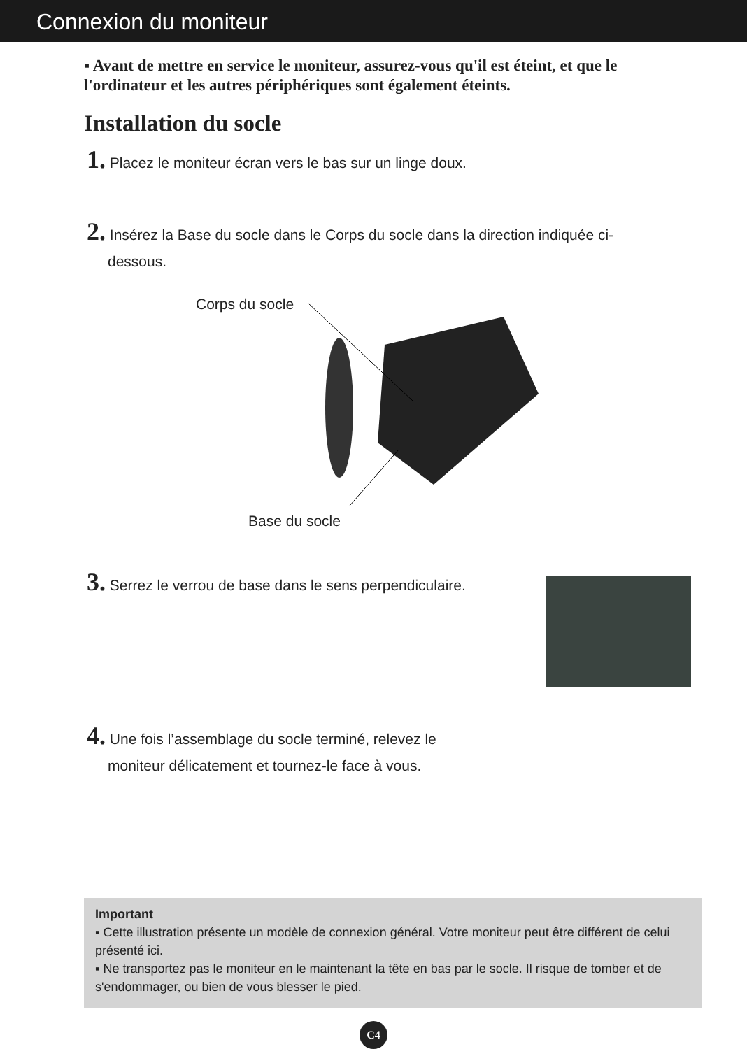Connexion du moniteur
▪ Avant de mettre en service le moniteur, assurez-vous qu'il est éteint, et que le l'ordinateur et les autres périphériques sont également éteints.
Installation du socle
1. Placez le moniteur écran vers le bas sur un linge doux.
2. Insérez la Base du socle dans le Corps du socle dans la direction indiquée ci-
dessous.
Corps du socle
Base du socle
3. Serrez le verrou de base dans le sens perpendiculaire.
4. Une fois l’assemblage du socle terminé, relevez le
moniteur délicatement et tournez-le face à vous.
Important
▪ Cette illustration présente un modèle de connexion général. Votre moniteur peut être différent de celui présenté ici.
▪ Ne transportez pas le moniteur en le maintenant la tête en bas par le socle. Il risque de tomber et de s'endommager, ou bien de vous blesser le pied.
C4